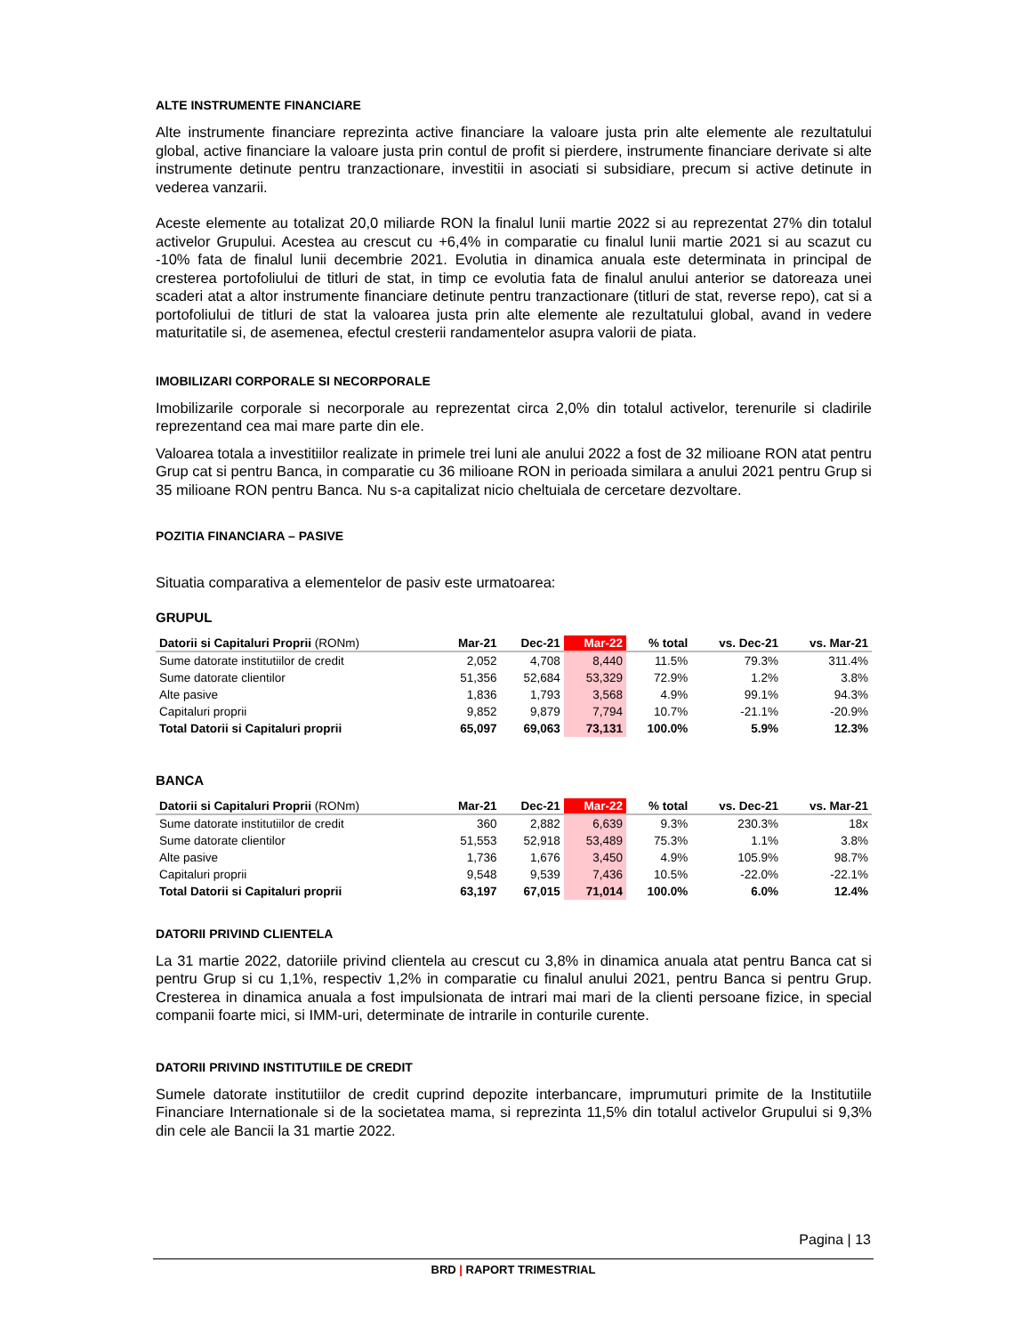ALTE INSTRUMENTE FINANCIARE
Alte instrumente financiare reprezinta active financiare la valoare justa prin alte elemente ale rezultatului global, active financiare la valoare justa prin contul de profit si pierdere, instrumente financiare derivate si alte instrumente detinute pentru tranzactionare, investitii in asociati si subsidiare, precum si active detinute in vederea vanzarii.
Aceste elemente au totalizat 20,0 miliarde RON la finalul lunii martie 2022 si au reprezentat 27% din totalul activelor Grupului. Acestea au crescut cu +6,4% in comparatie cu finalul lunii martie 2021 si au scazut cu -10% fata de finalul lunii decembrie 2021. Evolutia in dinamica anuala este determinata in principal de cresterea portofoliului de titluri de stat, in timp ce evolutia fata de finalul anului anterior se datoreaza unei scaderi atat a altor instrumente financiare detinute pentru tranzactionare (titluri de stat, reverse repo), cat si a portofoliului de titluri de stat la valoarea justa prin alte elemente ale rezultatului global, avand in vedere maturitatile si, de asemenea, efectul cresterii randamentelor asupra valorii de piata.
IMOBILIZARI CORPORALE SI NECORPORALE
Imobilizarile corporale si necorporale au reprezentat circa 2,0% din totalul activelor, terenurile si cladirile reprezentand cea mai mare parte din ele.
Valoarea totala a investitiilor realizate in primele trei luni ale anului 2022 a fost de 32 milioane RON atat pentru Grup cat si pentru Banca, in comparatie cu 36 milioane RON in perioada similara a anului 2021 pentru Grup si 35 milioane RON pentru Banca. Nu s-a capitalizat nicio cheltuiala de cercetare dezvoltare.
POZITIA FINANCIARA – PASIVE
Situatia comparativa a elementelor de pasiv este urmatoarea:
GRUPUL
| Datorii si Capitaluri Proprii (RONm) | Mar-21 | Dec-21 | Mar-22 | % total | vs. Dec-21 | vs. Mar-21 |
| --- | --- | --- | --- | --- | --- | --- |
| Sume datorate institutiilor de credit | 2,052 | 4,708 | 8,440 | 11.5% | 79.3% | 311.4% |
| Sume datorate clientilor | 51,356 | 52,684 | 53,329 | 72.9% | 1.2% | 3.8% |
| Alte pasive | 1,836 | 1,793 | 3,568 | 4.9% | 99.1% | 94.3% |
| Capitaluri proprii | 9,852 | 9,879 | 7,794 | 10.7% | -21.1% | -20.9% |
| Total Datorii si Capitaluri proprii | 65,097 | 69,063 | 73,131 | 100.0% | 5.9% | 12.3% |
BANCA
| Datorii si Capitaluri Proprii (RONm) | Mar-21 | Dec-21 | Mar-22 | % total | vs. Dec-21 | vs. Mar-21 |
| --- | --- | --- | --- | --- | --- | --- |
| Sume datorate institutiilor de credit | 360 | 2,882 | 6,639 | 9.3% | 230.3% | 18x |
| Sume datorate clientilor | 51,553 | 52,918 | 53,489 | 75.3% | 1.1% | 3.8% |
| Alte pasive | 1,736 | 1,676 | 3,450 | 4.9% | 105.9% | 98.7% |
| Capitaluri proprii | 9,548 | 9,539 | 7,436 | 10.5% | -22.0% | -22.1% |
| Total Datorii si Capitaluri proprii | 63,197 | 67,015 | 71,014 | 100.0% | 6.0% | 12.4% |
DATORII PRIVIND CLIENTELA
La 31 martie 2022, datoriile privind clientela au crescut cu 3,8% in dinamica anuala atat pentru Banca cat si pentru Grup si cu 1,1%, respectiv 1,2% in comparatie cu finalul anului 2021, pentru Banca si pentru Grup. Cresterea in dinamica anuala a fost impulsionata de intrari mai mari de la clienti persoane fizice, in special companii foarte mici, si IMM-uri, determinate de intrarile in conturile curente.
DATORII PRIVIND INSTITUTIILE DE CREDIT
Sumele datorate institutiilor de credit cuprind depozite interbancare, imprumuturi primite de la Institutiile Financiare Internationale si de la societatea mama, si reprezinta 11,5% din totalul activelor Grupului si 9,3% din cele ale Bancii la 31 martie 2022.
Pagina | 13
BRD | RAPORT TRIMESTRIAL